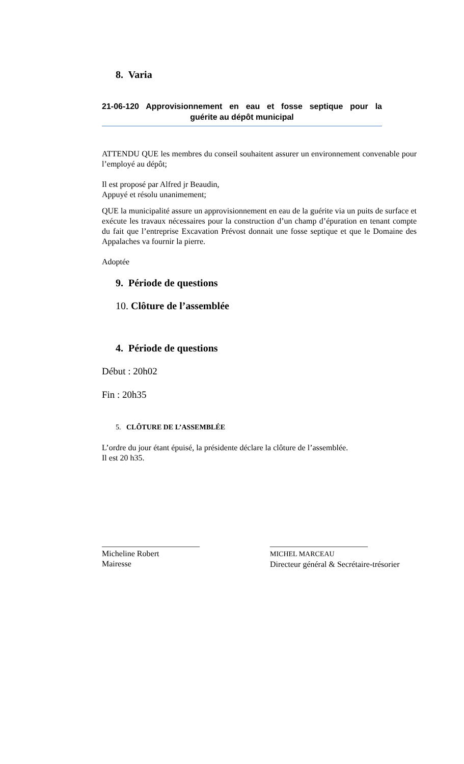8. Varia
21-06-120 Approvisionnement en eau et fosse septique pour la
guérite au dépôt municipal
ATTENDU QUE les membres du conseil souhaitent assurer un environnement convenable pour l’employé au dépôt;
Il est proposé par Alfred jr Beaudin,
Appuyé et résolu unanimement;
QUE la municipalité assure un approvisionnement en eau de la guérite via un puits de surface et exécute les travaux nécessaires pour la construction d’un champ d’épuration en tenant compte du fait que l’entreprise Excavation Prévost donnait une fosse septique et que le Domaine des Appalaches va fournir la pierre.
Adoptée
9. Période de questions
10. Clôture de l’assemblée
4. Période de questions
Début : 20h02
Fin : 20h35
5. CLÔTURE DE L’ASSEMBLÉE
L’ordre du jour étant épuisé, la présidente déclare la clôture de l’assemblée.
Il est 20 h35.
________________________
Micheline Robert
Mairesse
________________________
MICHEL MARCEAU
Directeur général & Secrétaire-trésorier